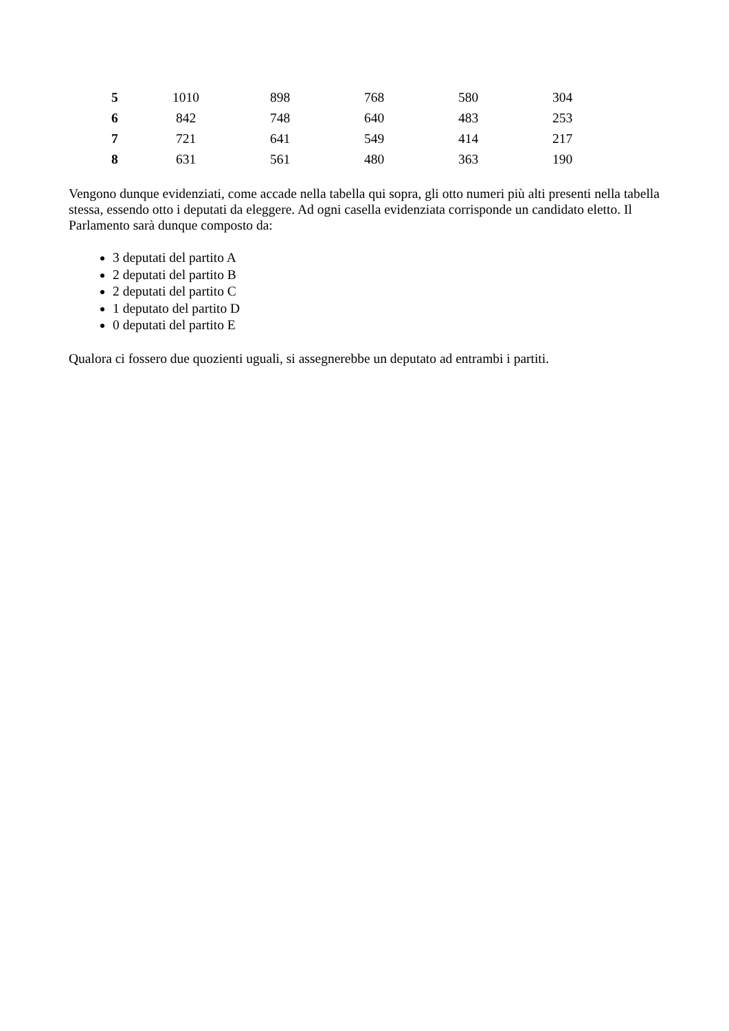| 5 | 1010 | 898 | 768 | 580 | 304 |
| 6 | 842 | 748 | 640 | 483 | 253 |
| 7 | 721 | 641 | 549 | 414 | 217 |
| 8 | 631 | 561 | 480 | 363 | 190 |
Vengono dunque evidenziati, come accade nella tabella qui sopra, gli otto numeri più alti presenti nella tabella stessa, essendo otto i deputati da eleggere. Ad ogni casella evidenziata corrisponde un candidato eletto. Il Parlamento sarà dunque composto da:
3 deputati del partito A
2 deputati del partito B
2 deputati del partito C
1 deputato del partito D
0 deputati del partito E
Qualora ci fossero due quozienti uguali, si assegnerebbe un deputato ad entrambi i partiti.